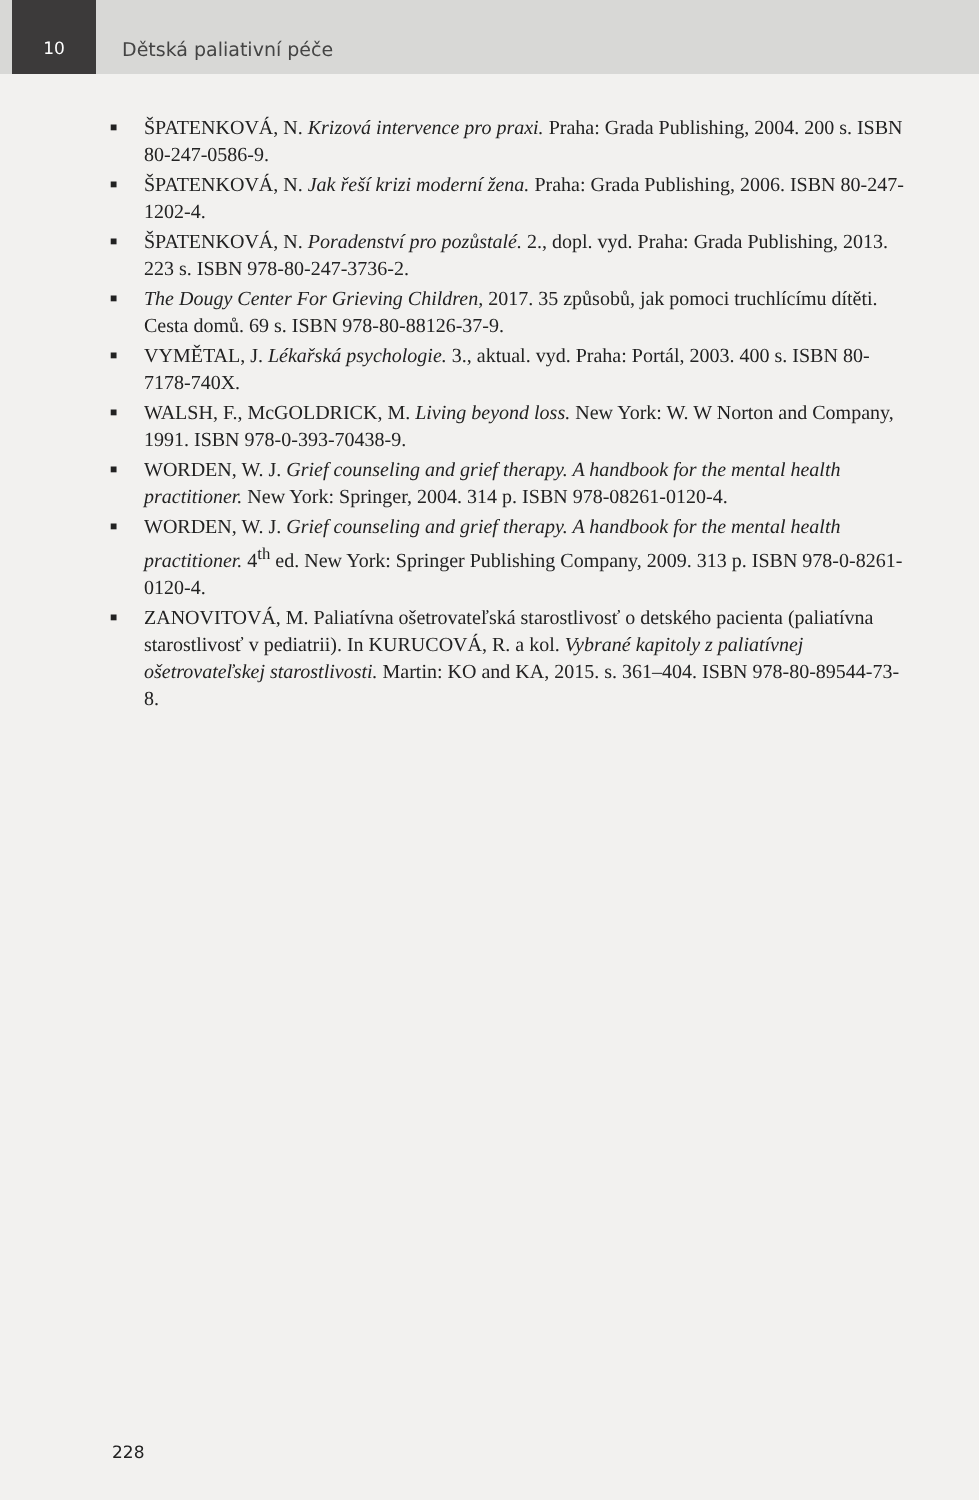10 Dětská paliativní péče
■ ŠPATENKOVÁ, N. Krizová intervence pro praxi. Praha: Grada Publishing, 2004. 200 s. ISBN 80-247-0586-9.
■ ŠPATENKOVÁ, N. Jak řeší krizi moderní žena. Praha: Grada Publishing, 2006. ISBN 80-247-1202-4.
■ ŠPATENKOVÁ, N. Poradenství pro pozůstalé. 2., dopl. vyd. Praha: Grada Publishing, 2013. 223 s. ISBN 978-80-247-3736-2.
■ The Dougy Center For Grieving Children, 2017. 35 způsobů, jak pomoci truchlícímu dítěti. Cesta domů. 69 s. ISBN 978-80-88126-37-9.
■ VYMĚTAL, J. Lékařská psychologie. 3., aktual. vyd. Praha: Portál, 2003. 400 s. ISBN 80-7178-740X.
■ WALSH, F., McGOLDRICK, M. Living beyond loss. New York: W. W Norton and Company, 1991. ISBN 978-0-393-70438-9.
■ WORDEN, W. J. Grief counseling and grief therapy. A handbook for the mental health practitioner. New York: Springer, 2004. 314 p. ISBN 978-08261-0120-4.
■ WORDEN, W. J. Grief counseling and grief therapy. A handbook for the mental health practitioner. 4<sup>th</sup> ed. New York: Springer Publishing Company, 2009. 313 p. ISBN 978-0-8261-0120-4.
■ ZANOVITOVÁ, M. Paliatívna ošetrovateľská starostlivosť o detského pacienta (paliatívna starostlivosť v pediatrii). In KURUCOVÁ, R. a kol. Vybrané kapitoly z paliatívnej ošetrovateľskej starostlivosti. Martin: KO and KA, 2015. s. 361–404. ISBN 978-80-89544-73-8.
228